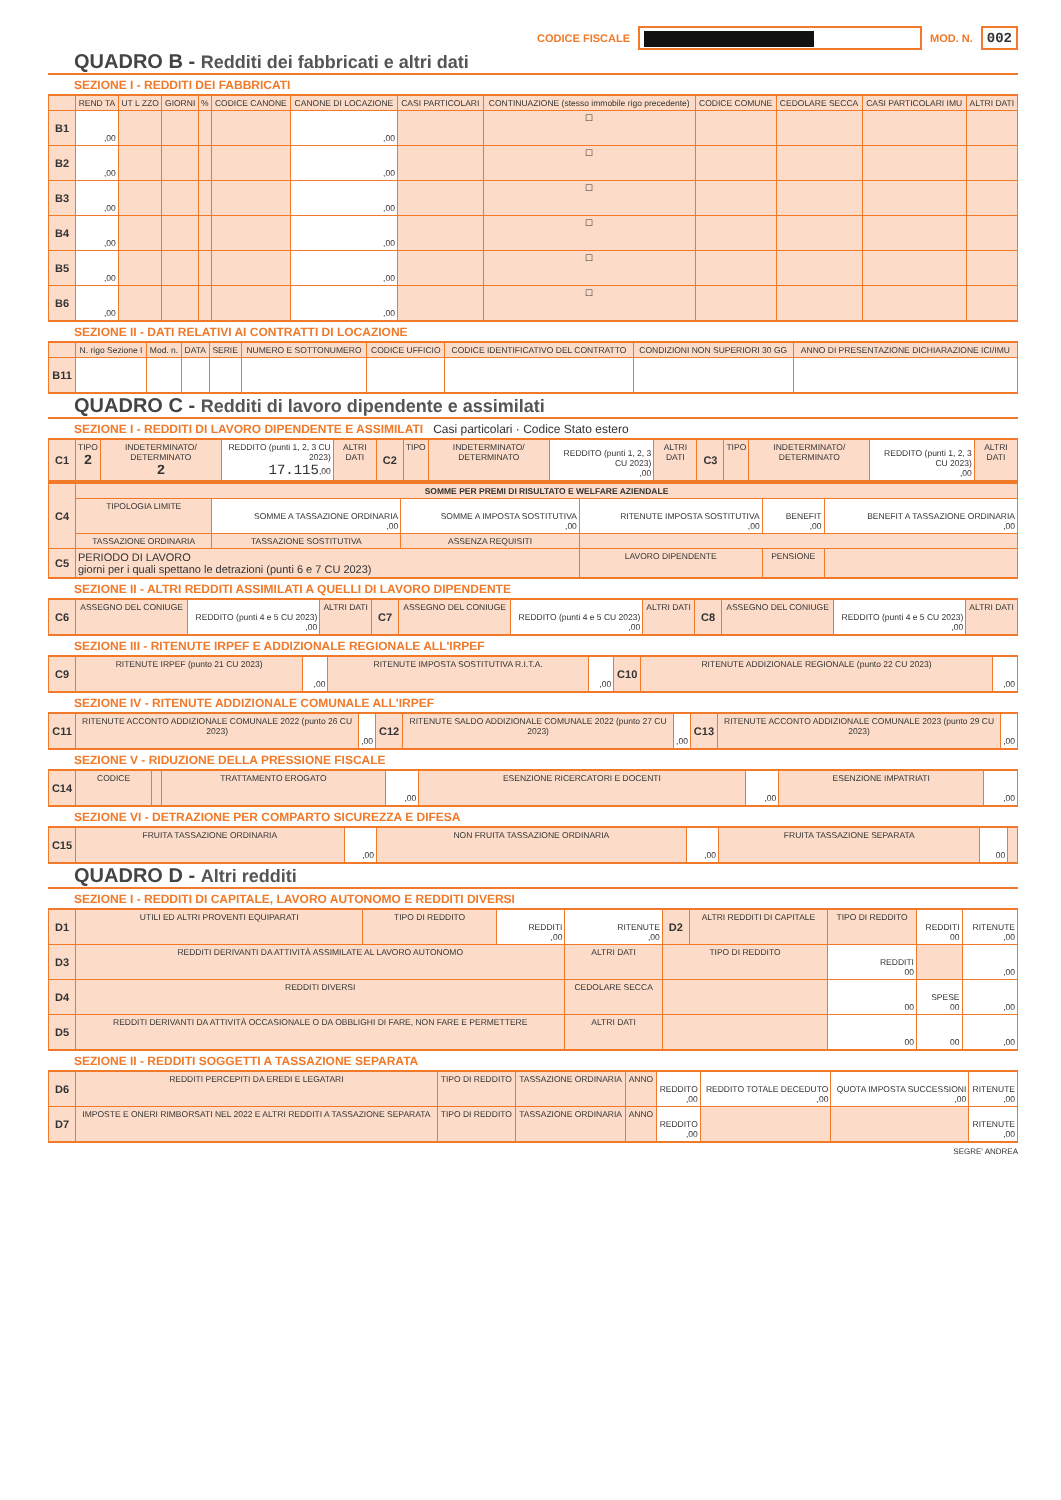CODICE FISCALE
MOD. N. 002
QUADRO B - Redditi dei fabbricati e altri dati
SEZIONE I - REDDITI DEI FABBRICATI
| | REND TA | UT L ZZO | GIORNI | % | CODICE CANONE | CANONE DI LOCAZIONE | CASI PARTICOLARI | CONTINUAZIONE (stesso immobile rigo precedente) | CODICE COMUNE | CEDOLARE SECCA | CASI PARTICOLARI IMU | ALTRI DATI |
| --- | --- | --- | --- | --- | --- | --- | --- | --- | --- | --- | --- | --- |
| B1 | ,00 | | | | | ,00 | | ☐ | | | | |
| B2 | ,00 | | | | | ,00 | | ☐ | | | | |
| B3 | ,00 | | | | | ,00 | | ☐ | | | | |
| B4 | ,00 | | | | | ,00 | | ☐ | | | | |
| B5 | ,00 | | | | | ,00 | | ☐ | | | | |
| B6 | ,00 | | | | | ,00 | | ☐ | | | | |
SEZIONE II - DATI RELATIVI AI CONTRATTI DI LOCAZIONE
| | N. rigo Sezione I | Mod. n. | DATA | SERIE | NUMERO E SOTTONUMERO | CODICE UFFICIO | CODICE IDENTIFICATIVO DEL CONTRATTO | CONDIZIONI NON SUPERIORI 30 GG | ANNO DI PRESENTAZIONE DICHIARAZIONE ICI/IMU |
| --- | --- | --- | --- | --- | --- | --- | --- | --- | --- |
| B11 | | | | | | | | | |
QUADRO C - Redditi di lavoro dipendente e assimilati
SEZIONE I - REDDITI DI LAVORO DIPENDENTE E ASSIMILATI Casi particolari · Codice Stato estero
| C1 | TIPO 2 | INDETERMINATO/ DETERMINATO 2 | REDDITO (punti 1, 2, 3 CU 2023) 17.115 ,00 | ALTRI DATI | C2 | TIPO | INDETERMINATO/ DETERMINATO | REDDITO (punti 1, 2, 3 CU 2023) ,00 | ALTRI DATI | C3 | TIPO | INDETERMINATO/ DETERMINATO | REDDITO (punti 1, 2, 3 CU 2023) ,00 | ALTRI DATI |
| C4 | SOMME PER PREMI DI RISULTATO E WELFARE AZIENDALE | | | | | |
| | TIPOLOGIA LIMITE | SOMME A TASSAZIONE ORDINARIA ,00 | SOMME A IMPOSTA SOSTITUTIVA ,00 | RITENUTE IMPOSTA SOSTITUTIVA ,00 | BENEFIT ,00 | BENEFIT A TASSAZIONE ORDINARIA ,00 |
| | TASSAZIONE ORDINARIA | TASSAZIONE SOSTITUTIVA | ASSENZA REQUISITI | | | |
| C5 | PERIODO DI LAVORO giorni per i quali spettano le detrazioni (punti 6 e 7 CU 2023) | | | LAVORO DIPENDENTE | PENSIONE | |
SEZIONE II - ALTRI REDDITI ASSIMILATI A QUELLI DI LAVORO DIPENDENTE
| C6 | ASSEGNO DEL CONIUGE | REDDITO (punti 4 e 5 CU 2023) ,00 | ALTRI DATI | C7 | ASSEGNO DEL CONIUGE | REDDITO (punti 4 e 5 CU 2023) ,00 | ALTRI DATI | C8 | ASSEGNO DEL CONIUGE | REDDITO (punti 4 e 5 CU 2023) ,00 | ALTRI DATI |
SEZIONE III - RITENUTE IRPEF E ADDIZIONALE REGIONALE ALL'IRPEF
| C9 | RITENUTE IRPEF (punto 21 CU 2023) | ,00 | RITENUTE IMPOSTA SOSTITUTIVA R.I.T.A. | ,00 | C10 | RITENUTE ADDIZIONALE REGIONALE (punto 22 CU 2023) | ,00 |
SEZIONE IV - RITENUTE ADDIZIONALE COMUNALE ALL'IRPEF
| C11 | RITENUTE ACCONTO ADDIZIONALE COMUNALE 2022 (punto 26 CU 2023) | ,00 | C12 | RITENUTE SALDO ADDIZIONALE COMUNALE 2022 (punto 27 CU 2023) | ,00 | C13 | RITENUTE ACCONTO ADDIZIONALE COMUNALE 2023 (punto 29 CU 2023) | ,00 |
SEZIONE V - RIDUZIONE DELLA PRESSIONE FISCALE
| C14 | CODICE | | TRATTAMENTO EROGATO | ,00 | ESENZIONE RICERCATORI E DOCENTI | ,00 | ESENZIONE IMPATRIATI | ,00 |
SEZIONE VI - DETRAZIONE PER COMPARTO SICUREZZA E DIFESA
| C15 | FRUITA TASSAZIONE ORDINARIA | ,00 | NON FRUITA TASSAZIONE ORDINARIA | ,00 | FRUITA TASSAZIONE SEPARATA | 00 | |
QUADRO D - Altri redditi
SEZIONE I - REDDITI DI CAPITALE, LAVORO AUTONOMO E REDDITI DIVERSI
| D1 | UTILI ED ALTRI PROVENTI EQUIPARATI | TIPO DI REDDITO | REDDITI ,00 | RITENUTE ,00 | D2 | ALTRI REDDITI DI CAPITALE | TIPO DI REDDITO | REDDITI 00 | RITENUTE ,00 |
| D3 | REDDITI DERIVANTI DA ATTIVITÀ ASSIMILATE AL LAVORO AUTONOMO | | | ALTRI DATI | TIPO DI REDDITO | | REDDITI 00 | | ,00 |
| D4 | REDDITI DIVERSI | | | CEDOLARE SECCA | | | 00 | SPESE 00 | ,00 |
| D5 | REDDITI DERIVANTI DA ATTIVITÀ OCCASIONALE O DA OBBLIGHI DI FARE, NON FARE E PERMETTERE | | | ALTRI DATI | | | 00 | 00 | ,00 |
SEZIONE II - REDDITI SOGGETTI A TASSAZIONE SEPARATA
| D6 | REDDITI PERCEPITI DA EREDI E LEGATARI | TIPO DI REDDITO | TASSAZIONE ORDINARIA | ANNO | REDDITO ,00 | REDDITO TOTALE DECEDUTO ,00 | QUOTA IMPOSTA SUCCESSIONI ,00 | RITENUTE ,00 |
| D7 | IMPOSTE E ONERI RIMBORSATI NEL 2022 E ALTRI REDDITI A TASSAZIONE SEPARATA | TIPO DI REDDITO | TASSAZIONE ORDINARIA | ANNO | REDDITO ,00 | | | RITENUTE ,00 |
SEGRE' ANDREA